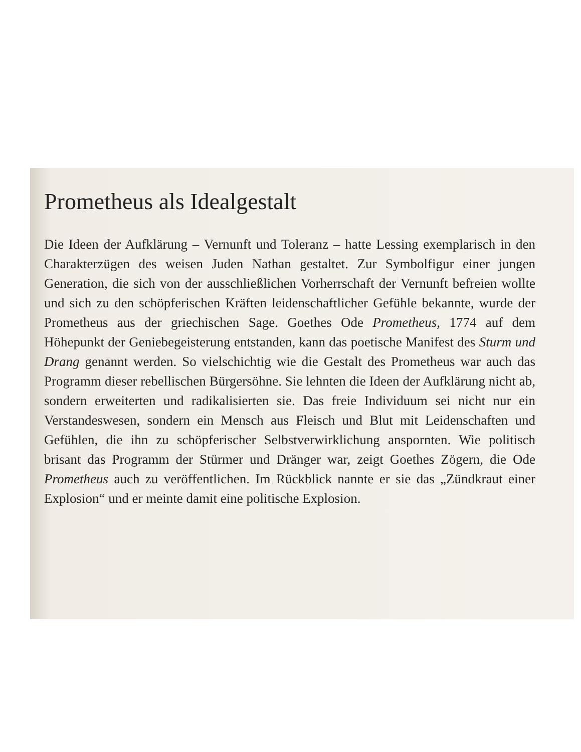Prometheus als Idealgestalt
Die Ideen der Aufklärung – Vernunft und Toleranz – hatte Lessing exemplarisch in den Charakterzügen des weisen Juden Nathan gestaltet. Zur Symbolfigur einer jungen Generation, die sich von der ausschließlichen Vorherrschaft der Vernunft befreien wollte und sich zu den schöpferischen Kräften leidenschaftlicher Gefühle bekannte, wurde der Prometheus aus der griechischen Sage. Goethes Ode Prometheus, 1774 auf dem Höhepunkt der Geniebegeisterung entstanden, kann das poetische Manifest des Sturm und Drang genannt werden. So vielschichtig wie die Gestalt des Prometheus war auch das Programm dieser rebellischen Bürgersöhne. Sie lehnten die Ideen der Aufklärung nicht ab, sondern erweiterten und radikalisierten sie. Das freie Individuum sei nicht nur ein Verstandeswesen, sondern ein Mensch aus Fleisch und Blut mit Leidenschaften und Gefühlen, die ihn zu schöpferischer Selbstverwirklichung anspornten. Wie politisch brisant das Programm der Stürmer und Dränger war, zeigt Goethes Zögern, die Ode Prometheus auch zu veröffentlichen. Im Rückblick nannte er sie das „Zündkraut einer Explosion“ und er meinte damit eine politische Explosion.